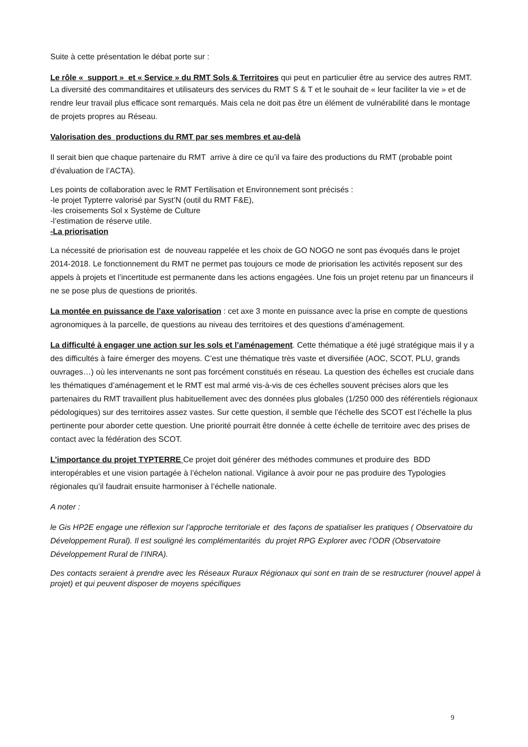Suite à cette présentation le débat porte sur :
Le rôle « support » et « Service » du RMT Sols & Territoires qui peut en particulier être au service des autres RMT.
La diversité des commanditaires et utilisateurs des services du RMT S & T et le souhait de « leur faciliter la vie » et de rendre leur travail plus efficace sont remarqués. Mais cela ne doit pas être un élément de vulnérabilité dans le montage de projets propres au Réseau.
Valorisation des productions du RMT par ses membres et au-delà
Il serait bien que chaque partenaire du RMT arrive à dire ce qu’il va faire des productions du RMT (probable point d’évaluation de l’ACTA).
Les points de collaboration avec le RMT Fertilisation et Environnement sont précisés :
-le projet Typterre valorisé par Syst’N (outil du RMT F&E),
-les croisements Sol x Système de Culture
-l’estimation de réserve utile.
-La priorisation
La nécessité de priorisation est de nouveau rappelée et les choix de GO NOGO ne sont pas évoqués dans le projet 2014-2018. Le fonctionnement du RMT ne permet pas toujours ce mode de priorisation les activités reposent sur des appels à projets et l’incertitude est permanente dans les actions engagées. Une fois un projet retenu par un financeurs il ne se pose plus de questions de priorités.
La montée en puissance de l’axe valorisation : cet axe 3 monte en puissance avec la prise en compte de questions agronomiques à la parcelle, de questions au niveau des territoires et des questions d’aménagement.
La difficulté à engager une action sur les sols et l’aménagement. Cette thématique a été jugé stratégique mais il y a des difficultés à faire émerger des moyens. C’est une thématique très vaste et diversifiée (AOC, SCOT, PLU, grands ouvrages…) où les intervenants ne sont pas forcément constitués en réseau. La question des échelles est cruciale dans les thématiques d’aménagement et le RMT est mal armé vis-à-vis de ces échelles souvent précises alors que les partenaires du RMT travaillent plus habituellement avec des données plus globales (1/250 000 des référentiels régionaux pédologiques) sur des territoires assez vastes. Sur cette question, il semble que l’échelle des SCOT est l’échelle la plus pertinente pour aborder cette question. Une priorité pourrait être donnée à cette échelle de territoire avec des prises de contact avec la fédération des SCOT.
L’importance du projet TYPTERRE Ce projet doit générer des méthodes communes et produire des BDD interopérables et une vision partagée à l’échelon national. Vigilance à avoir pour ne pas produire des Typologies régionales qu’il faudrait ensuite harmoniser à l’échelle nationale.
A noter :
le Gis HP2E engage une réflexion sur l’approche territoriale et des façons de spatialiser les pratiques ( Observatoire du Développement Rural). Il est souligné les complémentarités du projet RPG Explorer avec l’ODR (Observatoire Développement Rural de l’INRA).
Des contacts seraient à prendre avec les Réseaux Ruraux Régionaux qui sont en train de se restructurer (nouvel appel à projet) et qui peuvent disposer de moyens spécifiques
9